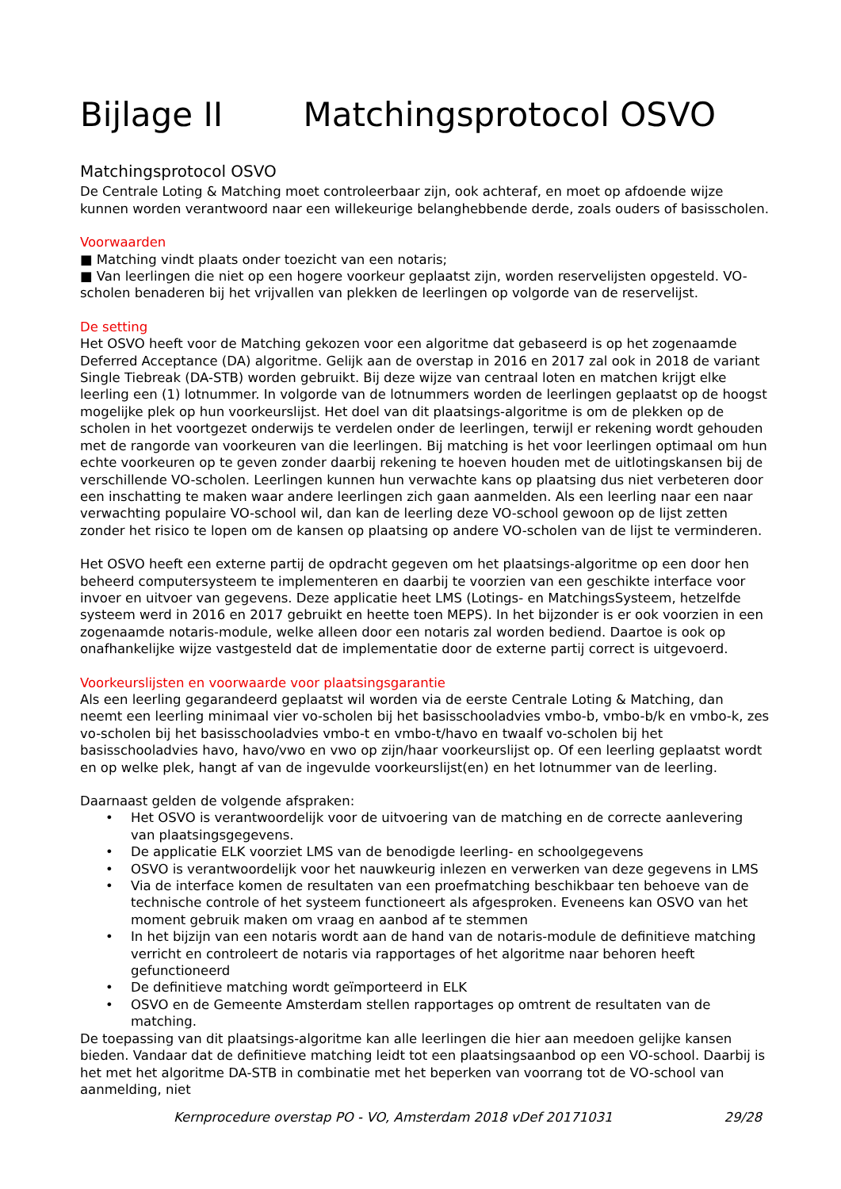Bijlage II Matchingsprotocol OSVO
Matchingsprotocol OSVO
De Centrale Loting & Matching moet controleerbaar zijn, ook achteraf, en moet op afdoende wijze kunnen worden verantwoord naar een willekeurige belanghebbende derde, zoals ouders of basisscholen.
Voorwaarden
■ Matching vindt plaats onder toezicht van een notaris;
■ Van leerlingen die niet op een hogere voorkeur geplaatst zijn, worden reservelijsten opgesteld. VO-scholen benaderen bij het vrijvallen van plekken de leerlingen op volgorde van de reservelijst.
De setting
Het OSVO heeft voor de Matching gekozen voor een algoritme dat gebaseerd is op het zogenaamde Deferred Acceptance (DA) algoritme. Gelijk aan de overstap in 2016 en 2017 zal ook in 2018 de variant Single Tiebreak (DA-STB) worden gebruikt. Bij deze wijze van centraal loten en matchen krijgt elke leerling een (1) lotnummer. In volgorde van de lotnummers worden de leerlingen geplaatst op de hoogst mogelijke plek op hun voorkeurslijst. Het doel van dit plaatsings-algoritme is om de plekken op de scholen in het voortgezet onderwijs te verdelen onder de leerlingen, terwijl er rekening wordt gehouden met de rangorde van voorkeuren van die leerlingen. Bij matching is het voor leerlingen optimaal om hun echte voorkeuren op te geven zonder daarbij rekening te hoeven houden met de uitlotingskansen bij de verschillende VO-scholen. Leerlingen kunnen hun verwachte kans op plaatsing dus niet verbeteren door een inschatting te maken waar andere leerlingen zich gaan aanmelden. Als een leerling naar een naar verwachting populaire VO-school wil, dan kan de leerling deze VO-school gewoon op de lijst zetten zonder het risico te lopen om de kansen op plaatsing op andere VO-scholen van de lijst te verminderen.
Het OSVO heeft een externe partij de opdracht gegeven om het plaatsings-algoritme op een door hen beheerd computersysteem te implementeren en daarbij te voorzien van een geschikte interface voor invoer en uitvoer van gegevens. Deze applicatie heet LMS (Lotings- en MatchingsSysteem, hetzelfde systeem werd in 2016 en 2017 gebruikt en heette toen MEPS). In het bijzonder is er ook voorzien in een zogenaamde notaris-module, welke alleen door een notaris zal worden bediend. Daartoe is ook op onafhankelijke wijze vastgesteld dat de implementatie door de externe partij correct is uitgevoerd.
Voorkeurslijsten en voorwaarde voor plaatsingsgarantie
Als een leerling gegarandeerd geplaatst wil worden via de eerste Centrale Loting & Matching, dan neemt een leerling minimaal vier vo-scholen bij het basisschooladvies vmbo-b, vmbo-b/k en vmbo-k, zes vo-scholen bij het basisschooladvies vmbo-t en vmbo-t/havo en twaalf vo-scholen bij het basisschooladvies havo, havo/vwo en vwo op zijn/haar voorkeurslijst op. Of een leerling geplaatst wordt en op welke plek, hangt af van de ingevulde voorkeurslijst(en) en het lotnummer van de leerling.
Daarnaast gelden de volgende afspraken:
• Het OSVO is verantwoordelijk voor de uitvoering van de matching en de correcte aanlevering van plaatsingsgegevens.
• De applicatie ELK voorziet LMS van de benodigde leerling- en schoolgegevens
• OSVO is verantwoordelijk voor het nauwkeurig inlezen en verwerken van deze gegevens in LMS
• Via de interface komen de resultaten van een proefmatching beschikbaar ten behoeve van de technische controle of het systeem functioneert als afgesproken. Eveneens kan OSVO van het moment gebruik maken om vraag en aanbod af te stemmen
• In het bijzijn van een notaris wordt aan de hand van de notaris-module de definitieve matching verricht en controleert de notaris via rapportages of het algoritme naar behoren heeft gefunctioneerd
• De definitieve matching wordt geïmporteerd in ELK
• OSVO en de Gemeente Amsterdam stellen rapportages op omtrent de resultaten van de matching.
De toepassing van dit plaatsings-algoritme kan alle leerlingen die hier aan meedoen gelijke kansen bieden. Vandaar dat de definitieve matching leidt tot een plaatsingsaanbod op een VO-school. Daarbij is het met het algoritme DA-STB in combinatie met het beperken van voorrang tot de VO-school van aanmelding, niet
Kernprocedure overstap PO - VO, Amsterdam 2018 vDef 20171031 29/28